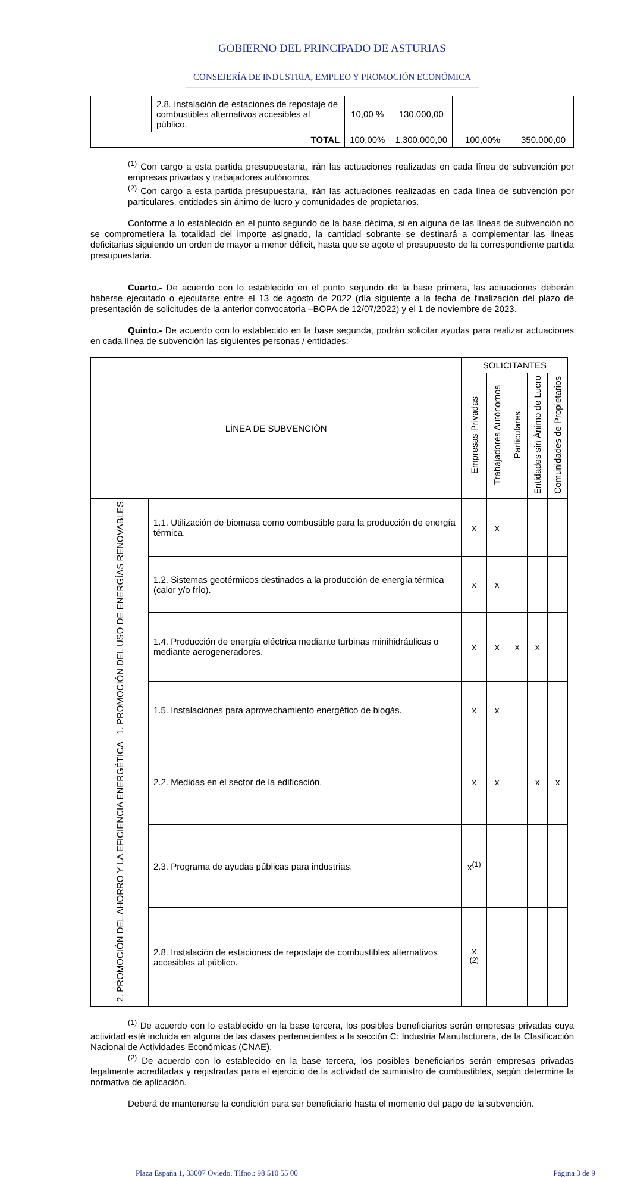GOBIERNO DEL PRINCIPADO DE ASTURIAS
CONSEJERÍA DE INDUSTRIA, EMPLEO Y PROMOCIÓN ECONÓMICA
| | 2.8. Instalación de estaciones de repostaje de combustibles alternativos accesibles al público. | 10,00 % | 130.000,00 | | |
| TOTAL | | 100,00% | 1.300.000,00 | 100,00% | 350.000,00 |
<sup>(1)</sup> Con cargo a esta partida presupuestaria, irán las actuaciones realizadas en cada línea de subvención por empresas privadas y trabajadores autónomos.
<sup>(2)</sup> Con cargo a esta partida presupuestaria, irán las actuaciones realizadas en cada línea de subvención por particulares, entidades sin ánimo de lucro y comunidades de propietarios.
Conforme a lo establecido en el punto segundo de la base décima, si en alguna de las líneas de subvención no se comprometiera la totalidad del importe asignado, la cantidad sobrante se destinará a complementar las líneas deficitarias siguiendo un orden de mayor a menor déficit, hasta que se agote el presupuesto de la correspondiente partida presupuestaria.
Cuarto.- De acuerdo con lo establecido en el punto segundo de la base primera, las actuaciones deberán haberse ejecutado o ejecutarse entre el 13 de agosto de 2022 (día siguiente a la fecha de finalización del plazo de presentación de solicitudes de la anterior convocatoria –BOPA de 12/07/2022) y el 1 de noviembre de 2023.
Quinto.- De acuerdo con lo establecido en la base segunda, podrán solicitar ayudas para realizar actuaciones en cada línea de subvención las siguientes personas / entidades:
| LÍNEA DE SUBVENCIÓN | | SOLICITANTES | | | | |
| --- | --- | --- | --- | --- | --- | --- |
| | | Empresas Privadas | Trabajadores Autónomos | Particulares | Entidades sin Ánimo de Lucro | Comunidades de Propietarios |
| 1. PROMOCIÓN DEL USO DE ENERGÍAS RENOVABLES | 1.1. Utilización de biomasa como combustible para la producción de energía térmica. | x | x | | | |
| | 1.2. Sistemas geotérmicos destinados a la producción de energía térmica (calor y/o frío). | x | x | | | |
| | 1.4. Producción de energía eléctrica mediante turbinas minihidráulicas o mediante aerogeneradores. | x | x | x | x | |
| | 1.5. Instalaciones para aprovechamiento energético de biogás. | x | x | | | |
| 2. PROMOCIÓN DEL AHORRO Y LA EFICIENCIA ENERGÉTICA | 2.2. Medidas en el sector de la edificación. | x | x | | x | x |
| | 2.3. Programa de ayudas públicas para industrias. | x<sup>(1)</sup> | | | | |
| | 2.8. Instalación de estaciones de repostaje de combustibles alternativos accesibles al público. | x <sup>(2)</sup> | | | | |
<sup>(1)</sup> De acuerdo con lo establecido en la base tercera, los posibles beneficiarios serán empresas privadas cuya actividad esté incluida en alguna de las clases pertenecientes a la sección C: Industria Manufacturera, de la Clasificación Nacional de Actividades Económicas (CNAE).
<sup>(2)</sup> De acuerdo con lo establecido en la base tercera, los posibles beneficiarios serán empresas privadas legalmente acreditadas y registradas para el ejercicio de la actividad de suministro de combustibles, según determine la normativa de aplicación.
Deberá de mantenerse la condición para ser beneficiario hasta el momento del pago de la subvención.
Plaza España 1, 33007 Oviedo. Tlfno.: 98 510 55 00 Página 3 de 9